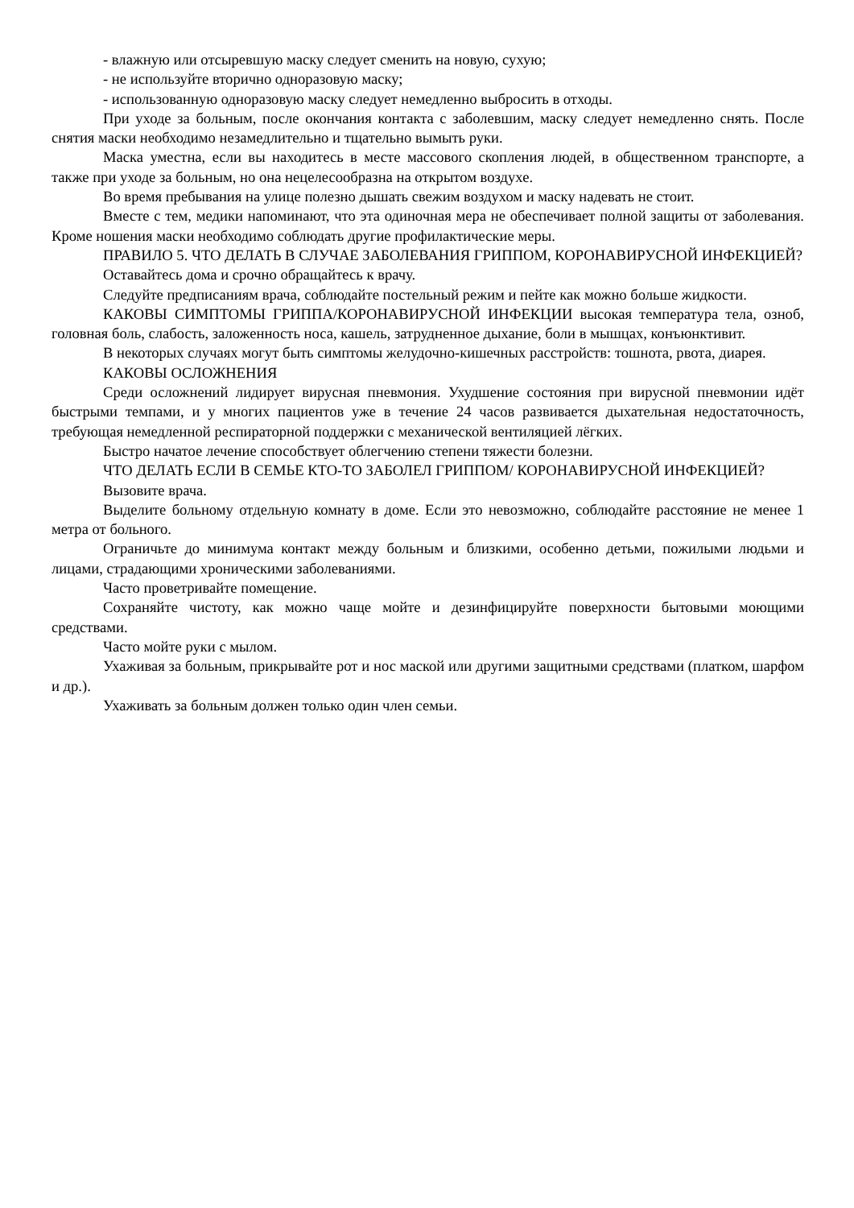- влажную или отсыревшую маску следует сменить на новую, сухую;
- не используйте вторично одноразовую маску;
- использованную одноразовую маску следует немедленно выбросить в отходы.
При уходе за больным, после окончания контакта с заболевшим, маску следует немедленно снять. После снятия маски необходимо незамедлительно и тщательно вымыть руки.
Маска уместна, если вы находитесь в месте массового скопления людей, в общественном транспорте, а также при уходе за больным, но она нецелесообразна на открытом воздухе.
Во время пребывания на улице полезно дышать свежим воздухом и маску надевать не стоит.
Вместе с тем, медики напоминают, что эта одиночная мера не обеспечивает полной защиты от заболевания. Кроме ношения маски необходимо соблюдать другие профилактические меры.
ПРАВИЛО 5. ЧТО ДЕЛАТЬ В СЛУЧАЕ ЗАБОЛЕВАНИЯ ГРИППОМ, КОРОНАВИРУСНОЙ ИНФЕКЦИЕЙ?
Оставайтесь дома и срочно обращайтесь к врачу.
Следуйте предписаниям врача, соблюдайте постельный режим и пейте как можно больше жидкости.
КАКОВЫ СИМПТОМЫ ГРИППА/КОРОНАВИРУСНОЙ ИНФЕКЦИИ высокая температура тела, озноб, головная боль, слабость, заложенность носа, кашель, затрудненное дыхание, боли в мышцах, конъюнктивит.
В некоторых случаях могут быть симптомы желудочно-кишечных расстройств: тошнота, рвота, диарея.
КАКОВЫ ОСЛОЖНЕНИЯ
Среди осложнений лидирует вирусная пневмония. Ухудшение состояния при вирусной пневмонии идёт быстрыми темпами, и у многих пациентов уже в течение 24 часов развивается дыхательная недостаточность, требующая немедленной респираторной поддержки с механической вентиляцией лёгких.
Быстро начатое лечение способствует облегчению степени тяжести болезни.
ЧТО ДЕЛАТЬ ЕСЛИ В СЕМЬЕ КТО-ТО ЗАБОЛЕЛ ГРИППОМ/ КОРОНАВИРУСНОЙ ИНФЕКЦИЕЙ?
Вызовите врача.
Выделите больному отдельную комнату в доме. Если это невозможно, соблюдайте расстояние не менее 1 метра от больного.
Ограничьте до минимума контакт между больным и близкими, особенно детьми, пожилыми людьми и лицами, страдающими хроническими заболеваниями.
Часто проветривайте помещение.
Сохраняйте чистоту, как можно чаще мойте и дезинфицируйте поверхности бытовыми моющими средствами.
Часто мойте руки с мылом.
Ухаживая за больным, прикрывайте рот и нос маской или другими защитными средствами (платком, шарфом и др.).
Ухаживать за больным должен только один член семьи.